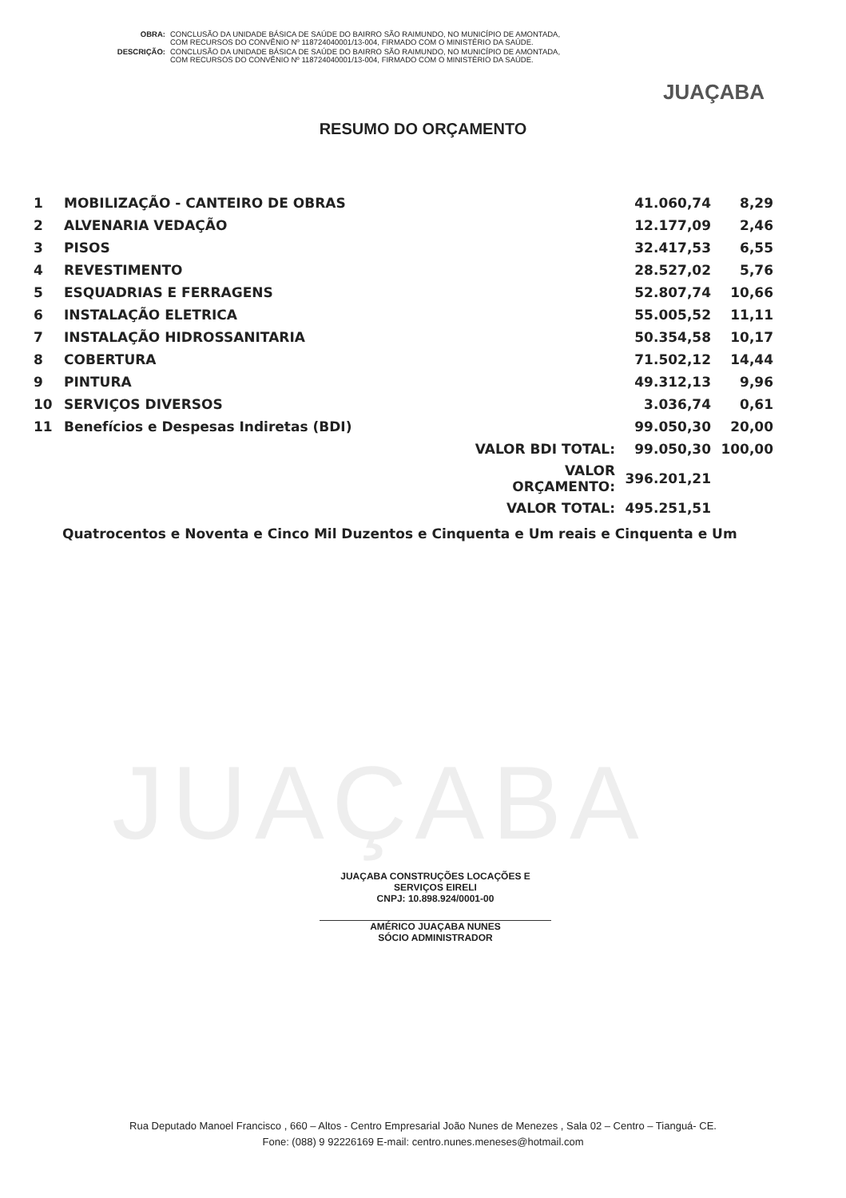| OBRA: | CONCLUSÃO DA UNIDADE BÁSICA DE SAÚDE DO BAIRRO SÃO RAIMUNDO, NO MUNICÍPIO DE AMONTADA, COM RECURSOS DO CONVÊNIO Nº 118724040001/13-004, FIRMADO COM O MINISTÉRIO DA SAÚDE. |
| DESCRIÇÃO: | CONCLUSÃO DA UNIDADE BÁSICA DE SAÚDE DO BAIRRO SÃO RAIMUNDO, NO MUNICÍPIO DE AMONTADA, COM RECURSOS DO CONVÊNIO Nº 118724040001/13-004, FIRMADO COM O MINISTÉRIO DA SAÚDE. |
JUAÇABA
JUAÇABA
RESUMO DO ORÇAMENTO
| 1 | MOBILIZAÇÃO - CANTEIRO DE OBRAS | 41.060,74 | 8,29 |
| 2 | ALVENARIA VEDAÇÃO | 12.177,09 | 2,46 |
| 3 | PISOS | 32.417,53 | 6,55 |
| 4 | REVESTIMENTO | 28.527,02 | 5,76 |
| 5 | ESQUADRIAS E FERRAGENS | 52.807,74 | 10,66 |
| 6 | INSTALAÇÃO ELETRICA | 55.005,52 | 11,11 |
| 7 | INSTALAÇÃO HIDROSSANITARIA | 50.354,58 | 10,17 |
| 8 | COBERTURA | 71.502,12 | 14,44 |
| 9 | PINTURA | 49.312,13 | 9,96 |
| 10 | SERVIÇOS DIVERSOS | 3.036,74 | 0,61 |
| 11 | Benefícios e Despesas Indiretas (BDI) | 99.050,30 | 20,00 |
| | VALOR BDI TOTAL: | 99.050,30 | 100,00 |
| | VALOR ORÇAMENTO: | 396.201,21 | |
| | VALOR TOTAL: | 495.251,51 | |
Quatrocentos e Noventa e Cinco Mil Duzentos e Cinquenta e Um reais e Cinquenta e Um
JUAÇABA CONSTRUÇÕES LOCAÇÕES E SERVIÇOS EIRELI
CNPJ: 10.898.924/0001-00
AMÉRICO JUAÇABA NUNES
SÓCIO ADMINISTRADOR
Rua Deputado Manoel Francisco , 660 – Altos - Centro Empresarial João Nunes de Menezes , Sala 02 – Centro – Tianguá- CE.
Fone: (088) 9 92226169 E-mail: centro.nunes.meneses@hotmail.com